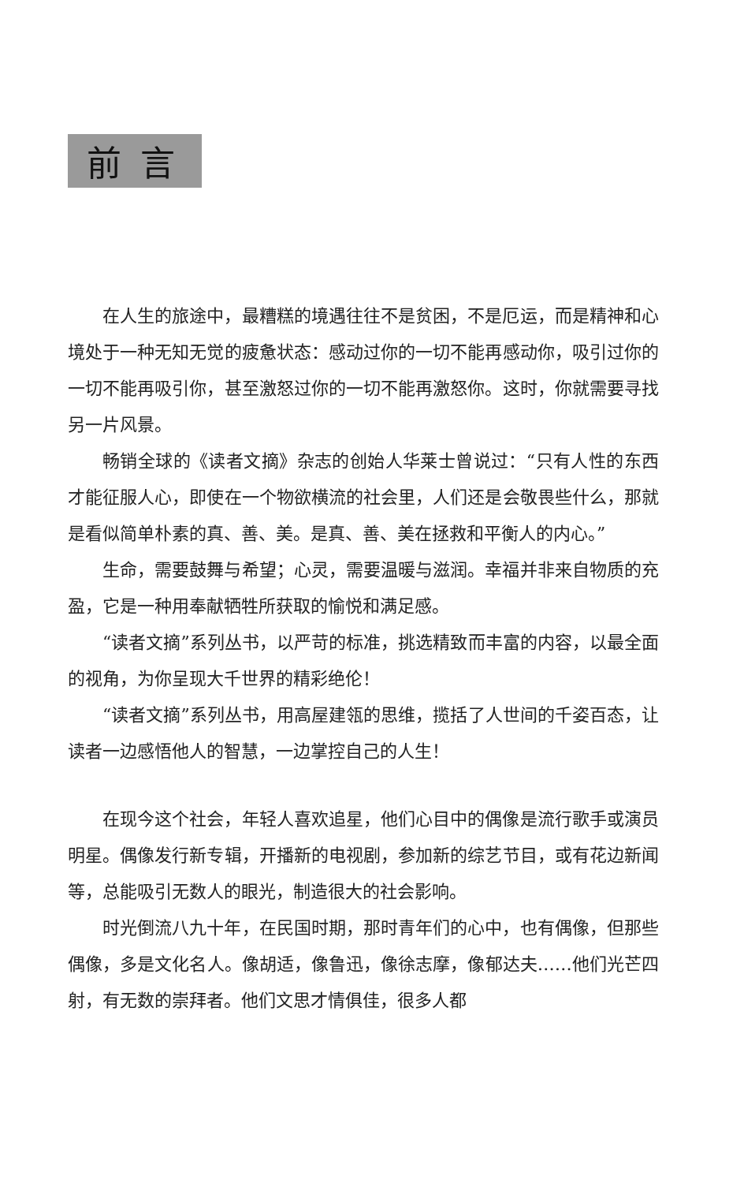前言
在人生的旅途中，最糟糕的境遇往往不是贫困，不是厄运，而是精神和心境处于一种无知无觉的疲惫状态：感动过你的一切不能再感动你，吸引过你的一切不能再吸引你，甚至激怒过你的一切不能再激怒你。这时，你就需要寻找另一片风景。
畅销全球的《读者文摘》杂志的创始人华莱士曾说过：“只有人性的东西才能征服人心，即使在一个物欲横流的社会里，人们还是会敬畏些什么，那就是看似简单朴素的真、善、美。是真、善、美在拯救和平衡人的内心。”
生命，需要鼓舞与希望；心灵，需要温暖与滋润。幸福并非来自物质的充盈，它是一种用奉献牺牲所获取的愉悦和满足感。
“读者文摘”系列丛书，以严苛的标准，挑选精致而丰富的内容，以最全面的视角，为你呈现大千世界的精彩绝伦！
“读者文摘”系列丛书，用高屋建瓴的思维，揽括了人世间的千姿百态，让读者一边感悟他人的智慧，一边掌控自己的人生！
在现今这个社会，年轻人喜欢追星，他们心目中的偶像是流行歌手或演员明星。偶像发行新专辑，开播新的电视剧，参加新的综艺节目，或有花边新闻等，总能吸引无数人的眼光，制造很大的社会影响。
时光倒流八九十年，在民国时期，那时青年们的心中，也有偶像，但那些偶像，多是文化名人。像胡适，像鲁迅，像徐志摩，像郁达夫……他们光芒四射，有无数的崇拜者。他们文思才情俱佳，很多人都